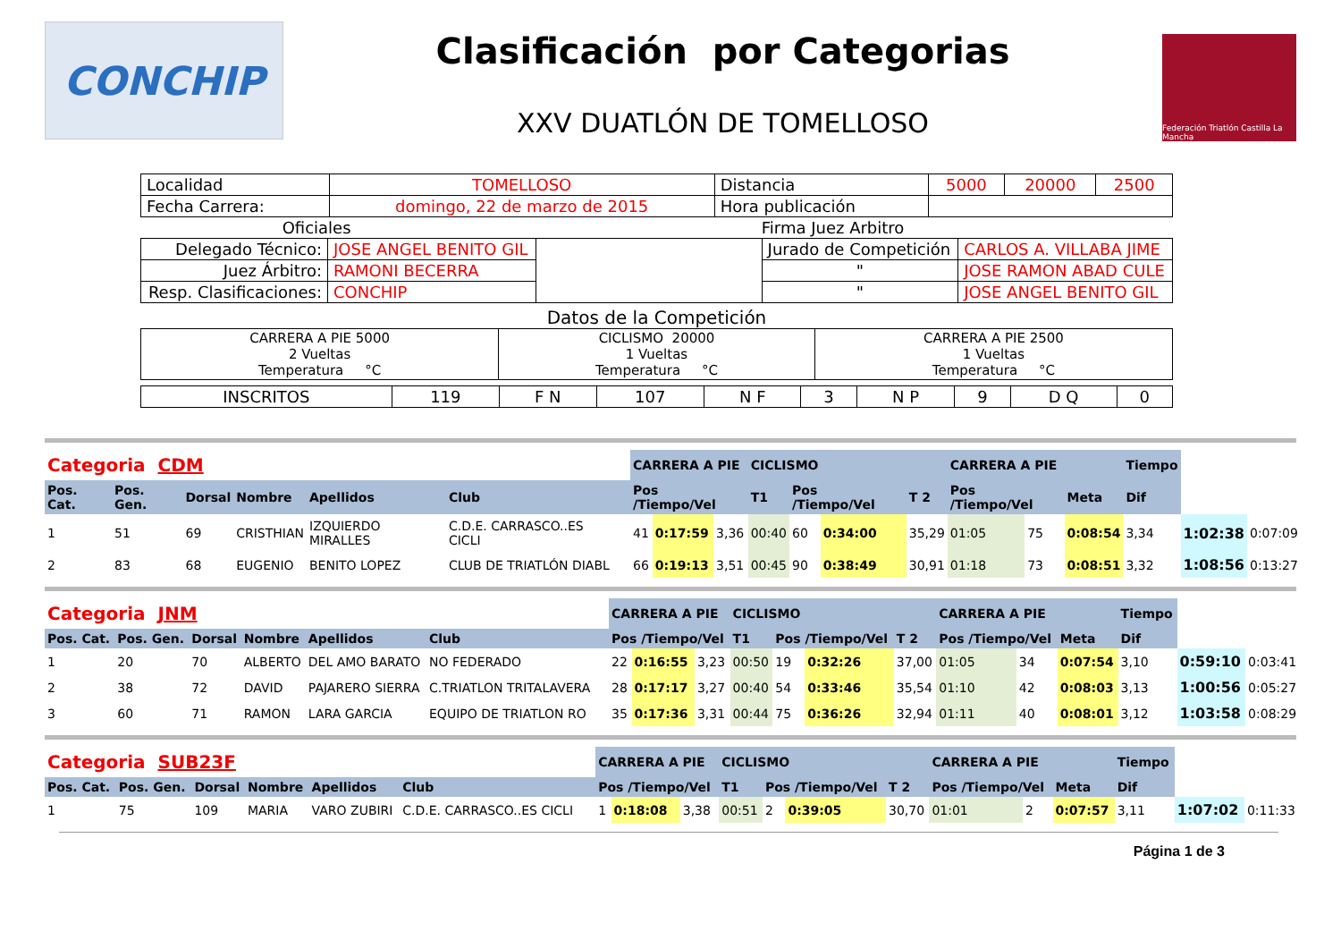CONCHIP
Clasificación por Categorias
XXV DUATLÓN DE TOMELLOSO
Federación Triatlón Castilla La Mancha
| Localidad | TOMELLOSO | Distancia | 5000 | 20000 | 2500 |
| Fecha Carrera: | domingo, 22 de marzo de 2015 | Hora publicación | | | |
| Oficiales | Firma Juez Arbitro |
| Delegado Técnico: | JOSE ANGEL BENITO GIL | | Jurado de Competición | CARLOS A. VILLABA JIME |
| Juez Árbitro: | RAMONI BECERRA | | " | JOSE RAMON ABAD CULE |
| Resp. Clasificaciones: | CONCHIP | | " | JOSE ANGEL BENITO GIL |
Datos de la Competición
| CARRERA A PIE 5000 2 Vueltas Temperatura °C | CICLISMO 20000 1 Vueltas Temperatura °C | CARRERA A PIE 2500 1 Vueltas Temperatura °C |
| INSCRITOS | 119 | F N | 107 | N F | 3 | N P | 9 | D Q | 0 |
| Categoria CDM | | | | | | | | CARRERA A PIE | | | CICLISMO | | | | CARRERA A PIE | | | Tiempo | | |
| Pos. Cat. | Pos. Gen. | Dorsal | Nombre | Apellidos | Club | | | Pos /Tiempo/Vel | | | T1 | Pos /Tiempo/Vel | | T 2 | Pos /Tiempo/Vel | | Meta | Dif | | |
| 1 | 51 | 69 | CRISTHIAN | IZQUIERDO MIRALLES | C.D.E. CARRASCO..ES CICLI | | | 41 | 0:17:59 | 3,36 | 00:40 | 60 | 0:34:00 | 35,29 | 01:05 | 75 | 0:08:54 | 3,34 | 1:02:38 | 0:07:09 |
| 2 | 83 | 68 | EUGENIO | BENITO LOPEZ | CLUB DE TRIATLÓN DIABL | | | 66 | 0:19:13 | 3,51 | 00:45 | 90 | 0:38:49 | 30,91 | 01:18 | 73 | 0:08:51 | 3,32 | 1:08:56 | 0:13:27 |
| Categoria JNM | | | | | | | | CARRERA A PIE | | | CICLISMO | | | | CARRERA A PIE | | | Tiempo | | |
| Pos. Cat. | Pos. Gen. | Dorsal | Nombre | Apellidos | Club | | | Pos /Tiempo/Vel | | | T1 | Pos /Tiempo/Vel | | T 2 | Pos /Tiempo/Vel | | Meta | Dif | | |
| 1 | 20 | 70 | ALBERTO | DEL AMO BARATO | NO FEDERADO | | | 22 | 0:16:55 | 3,23 | 00:50 | 19 | 0:32:26 | 37,00 | 01:05 | 34 | 0:07:54 | 3,10 | 0:59:10 | 0:03:41 |
| 2 | 38 | 72 | DAVID | PAJARERO SIERRA | C.TRIATLON TRITALAVERA | | | 28 | 0:17:17 | 3,27 | 00:40 | 54 | 0:33:46 | 35,54 | 01:10 | 42 | 0:08:03 | 3,13 | 1:00:56 | 0:05:27 |
| 3 | 60 | 71 | RAMON | LARA GARCIA | EQUIPO DE TRIATLON RO | | | 35 | 0:17:36 | 3,31 | 00:44 | 75 | 0:36:26 | 32,94 | 01:11 | 40 | 0:08:01 | 3,12 | 1:03:58 | 0:08:29 |
| Categoria SUB23F | | | | | | | | CARRERA A PIE | | | CICLISMO | | | | CARRERA A PIE | | | Tiempo | | |
| Pos. Cat. | Pos. Gen. | Dorsal | Nombre | Apellidos | Club | | | Pos /Tiempo/Vel | | | T1 | Pos /Tiempo/Vel | | T 2 | Pos /Tiempo/Vel | | Meta | Dif | | |
| 1 | 75 | 109 | MARIA | VARO ZUBIRI | C.D.E. CARRASCO..ES CICLI | | | 1 | 0:18:08 | 3,38 | 00:51 | 2 | 0:39:05 | 30,70 | 01:01 | 2 | 0:07:57 | 3,11 | 1:07:02 | 0:11:33 |
Página 1 de 3